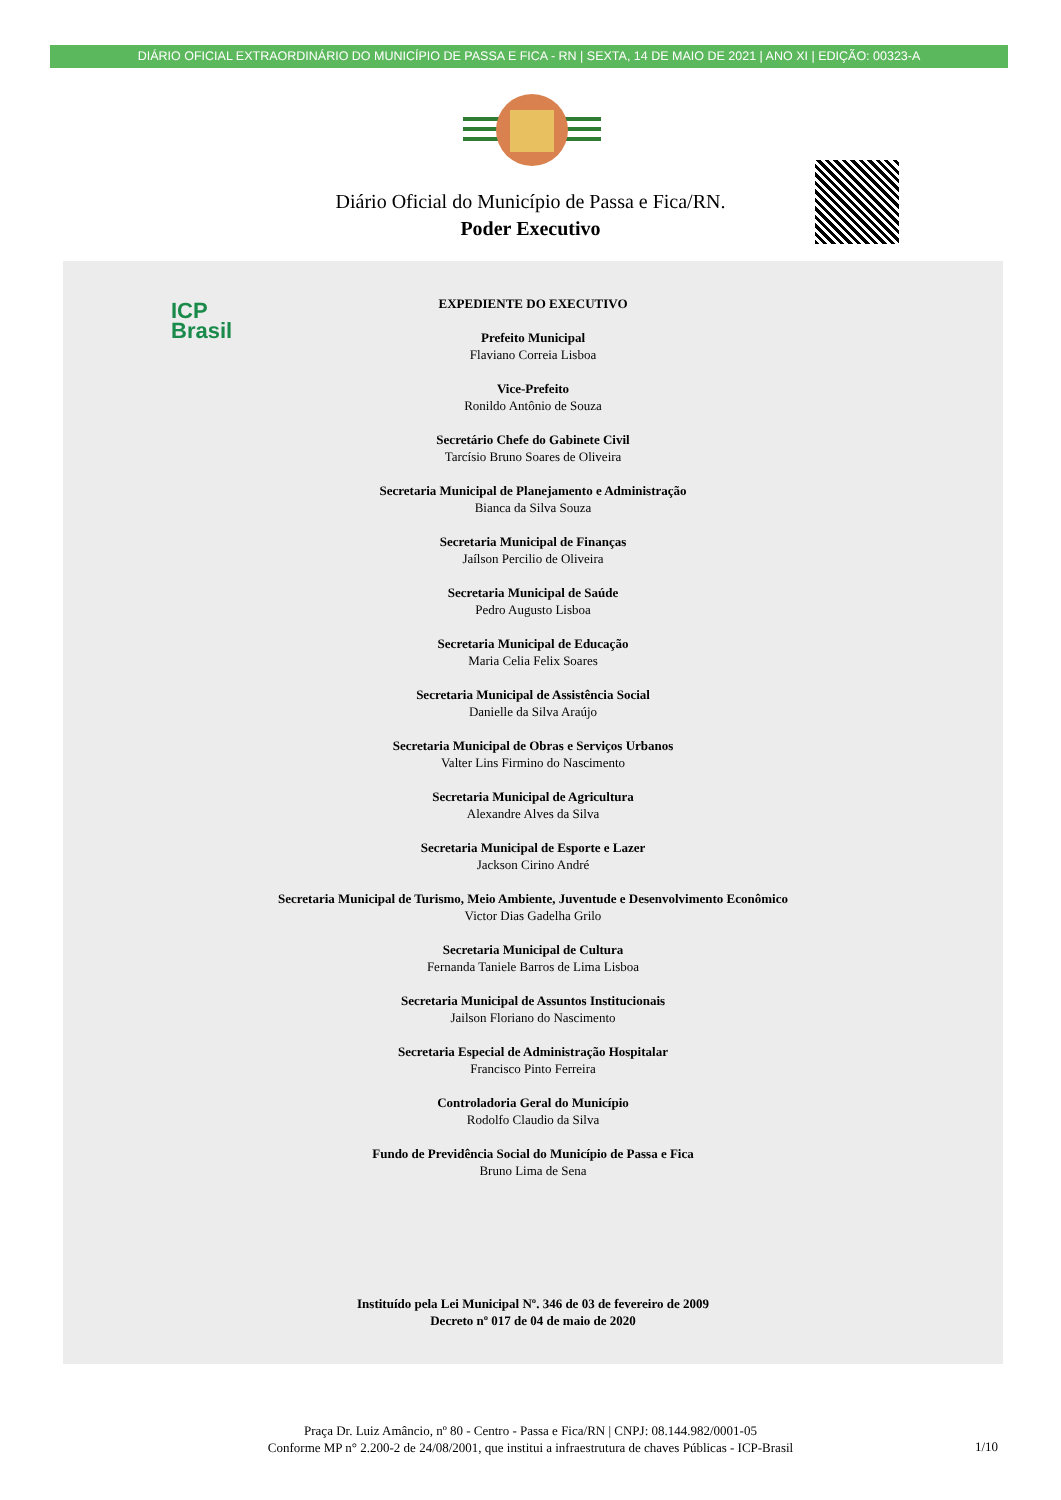DIÁRIO OFICIAL EXTRAORDINÁRIO DO MUNICÍPIO DE PASSA E FICA - RN | SEXTA, 14 DE MAIO DE 2021 | ANO XI | EDIÇÃO: 00323-A
Diário Oficial do Município de Passa e Fica/RN.
Poder Executivo
ICP
Brasil
EXPEDIENTE DO EXECUTIVO
Prefeito Municipal
Flaviano Correia Lisboa
Vice-Prefeito
Ronildo Antônio de Souza
Secretário Chefe do Gabinete Civil
Tarcísio Bruno Soares de Oliveira
Secretaria Municipal de Planejamento e Administração
Bianca da Silva Souza
Secretaria Municipal de Finanças
Jaílson Percilio de Oliveira
Secretaria Municipal de Saúde
Pedro Augusto Lisboa
Secretaria Municipal de Educação
Maria Celia Felix Soares
Secretaria Municipal de Assistência Social
Danielle da Silva Araújo
Secretaria Municipal de Obras e Serviços Urbanos
Valter Lins Firmino do Nascimento
Secretaria Municipal de Agricultura
Alexandre Alves da Silva
Secretaria Municipal de Esporte e Lazer
Jackson Cirino André
Secretaria Municipal de Turismo, Meio Ambiente, Juventude e Desenvolvimento Econômico
Victor Dias Gadelha Grilo
Secretaria Municipal de Cultura
Fernanda Taniele Barros de Lima Lisboa
Secretaria Municipal de Assuntos Institucionais
Jailson Floriano do Nascimento
Secretaria Especial de Administração Hospitalar
Francisco Pinto Ferreira
Controladoria Geral do Município
Rodolfo Claudio da Silva
Fundo de Previdência Social do Município de Passa e Fica
Bruno Lima de Sena
Instituído pela Lei Municipal Nº. 346 de 03 de fevereiro de 2009
Decreto nº 017 de 04 de maio de 2020
Praça Dr. Luiz Amâncio, nº 80 - Centro - Passa e Fica/RN | CNPJ: 08.144.982/0001-05
Conforme MP n° 2.200-2 de 24/08/2001, que institui a infraestrutura de chaves Públicas - ICP-Brasil
1/10